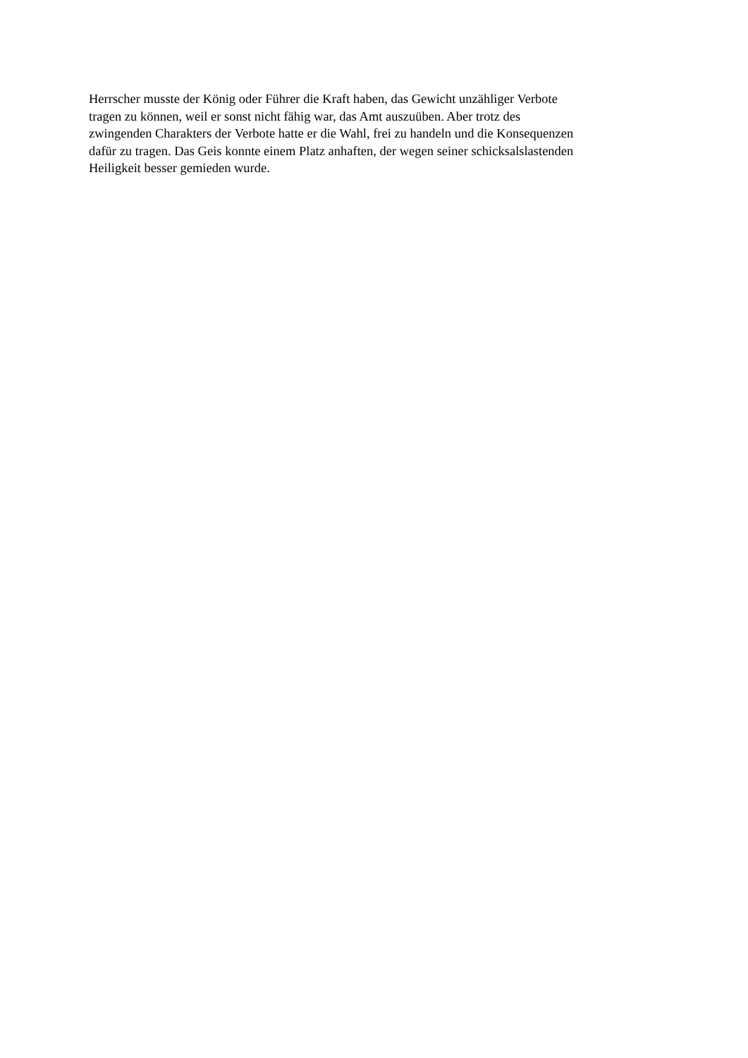Herrscher musste der König oder Führer die Kraft haben, das Gewicht unzähliger Verbote
tragen zu können, weil er sonst nicht fähig war, das Amt auszuüben. Aber trotz des
zwingenden Charakters der Verbote hatte er die Wahl, frei zu handeln und die Konsequenzen
dafür zu tragen. Das Geis konnte einem Platz anhaften, der wegen seiner schicksalslastenden
Heiligkeit besser gemieden wurde.